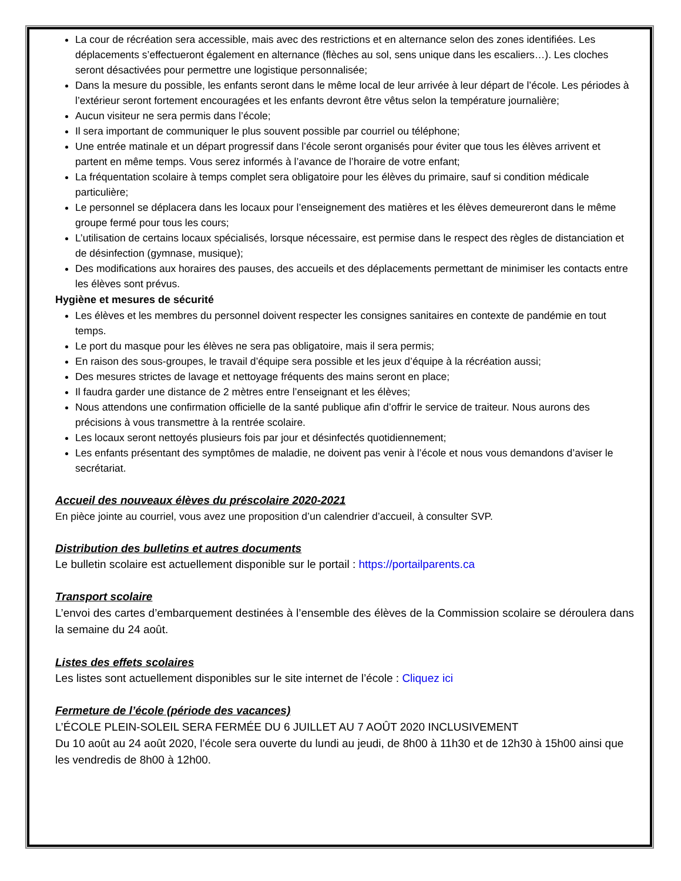La cour de récréation sera accessible, mais avec des restrictions et en alternance selon des zones identifiées. Les déplacements s’effectueront également en alternance (flèches au sol, sens unique dans les escaliers…). Les cloches seront désactivées pour permettre une logistique personnalisée;
Dans la mesure du possible, les enfants seront dans le même local de leur arrivée à leur départ de l’école. Les périodes à l’extérieur seront fortement encouragées et les enfants devront être vêtus selon la température journalière;
Aucun visiteur ne sera permis dans l’école;
Il sera important de communiquer le plus souvent possible par courriel ou téléphone;
Une entrée matinale et un départ progressif dans l’école seront organisés pour éviter que tous les élèves arrivent et partent en même temps. Vous serez informés à l’avance de l’horaire de votre enfant;
La fréquentation scolaire à temps complet sera obligatoire pour les élèves du primaire, sauf si condition médicale particulière;
Le personnel se déplacera dans les locaux pour l’enseignement des matières et les élèves demeureront dans le même groupe fermé pour tous les cours;
L’utilisation de certains locaux spécialisés, lorsque nécessaire, est permise dans le respect des règles de distanciation et de désinfection (gymnase, musique);
Des modifications aux horaires des pauses, des accueils et des déplacements permettant de minimiser les contacts entre les élèves sont prévus.
Hygiène et mesures de sécurité
Les élèves et les membres du personnel doivent respecter les consignes sanitaires en contexte de pandémie en tout temps.
Le port du masque pour les élèves ne sera pas obligatoire, mais il sera permis;
En raison des sous-groupes, le travail d’équipe sera possible et les jeux d’équipe à la récréation aussi;
Des mesures strictes de lavage et nettoyage fréquents des mains seront en place;
Il faudra garder une distance de 2 mètres entre l’enseignant et les élèves;
Nous attendons une confirmation officielle de la santé publique afin d’offrir le service de traiteur. Nous aurons des précisions à vous transmettre à la rentrée scolaire.
Les locaux seront nettoyés plusieurs fois par jour et désinfectés quotidiennement;
Les enfants présentant des symptômes de maladie, ne doivent pas venir à l’école et nous vous demandons d’aviser le secrétariat.
Accueil des nouveaux élèves du préscolaire 2020-2021
En pièce jointe au courriel, vous avez une proposition d’un calendrier d’accueil, à consulter SVP.
Distribution des bulletins et autres documents
Le bulletin scolaire est actuellement disponible sur le portail : https://portailparents.ca
Transport scolaire
L’envoi des cartes d’embarquement destinées à l’ensemble des élèves de la Commission scolaire se déroulera dans la semaine du 24 août.
Listes des effets scolaires
Les listes sont actuellement disponibles sur le site internet de l’école : Cliquez ici
Fermeture de l’école (période des vacances)
L’ÉCOLE PLEIN-SOLEIL SERA FERMÉE DU 6 JUILLET AU 7 AOÛT 2020 INCLUSIVEMENT
Du 10 août au 24 août 2020, l’école sera ouverte du lundi au jeudi, de 8h00 à 11h30 et de 12h30 à 15h00 ainsi que les vendredis de 8h00 à 12h00.